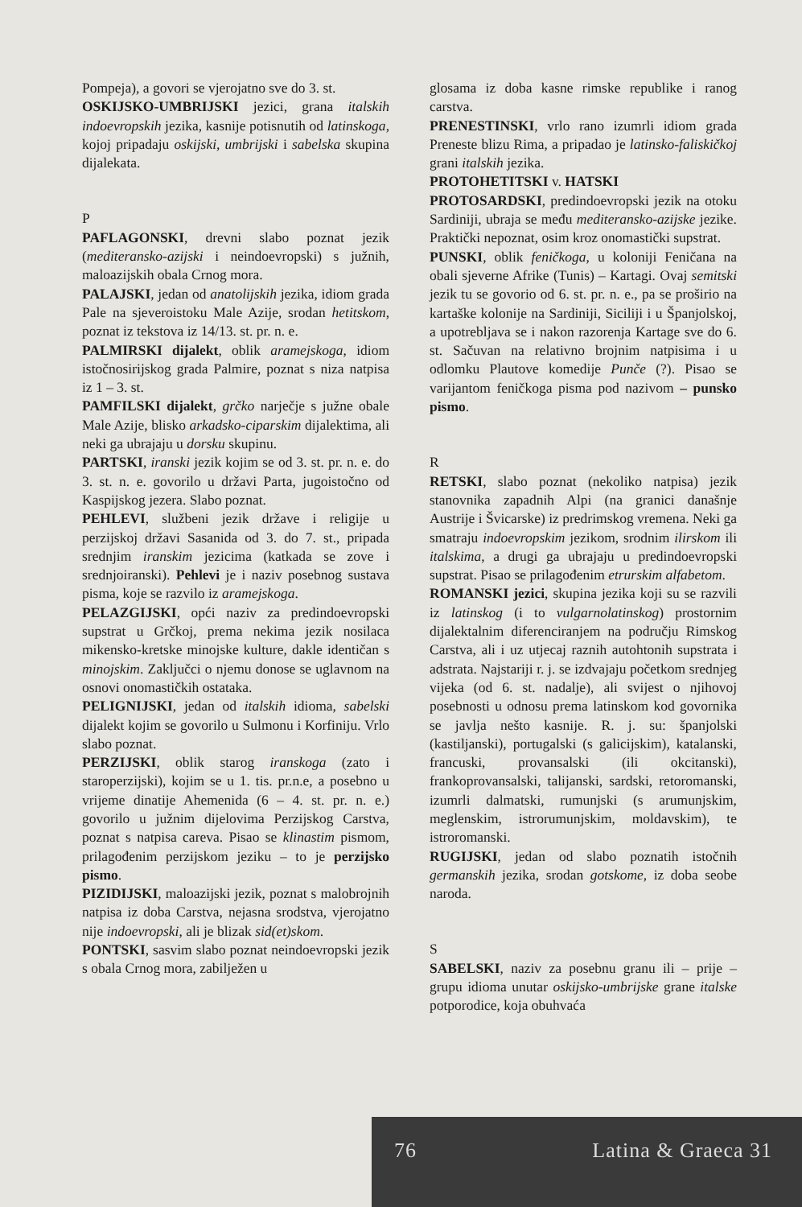Pompeja), a govori se vjerojatno sve do 3. st.
OSKIJSKO-UMBRIJSKI jezici, grana italskih indoevropskih jezika, kasnije potisnutih od latinskoga, kojoj pripadaju oskijski, umbrijski i sabelska skupina dijalekata.
P
PAFLAGONSKI, drevni slabo poznat jezik (mediteransko-azijski i neindoevropski) s južnih, maloazijskih obala Crnog mora.
PALAJSKI, jedan od anatolijskih jezika, idiom grada Pale na sjeveroistoku Male Azije, srodan hetitskom, poznat iz tekstova iz 14/13. st. pr. n. e.
PALMIRSKI dijalekt, oblik aramejskoga, idiom istočnosirijskog grada Palmire, poznat s niza natpisa iz 1 – 3. st.
PAMFILSKI dijalekt, grčko narječje s južne obale Male Azije, blisko arkadsko-ciparskim dijalektima, ali neki ga ubrajaju u dorsku skupinu.
PARTSKI, iranski jezik kojim se od 3. st. pr. n. e. do 3. st. n. e. govorilo u državi Parta, jugoistočno od Kaspijskog jezera. Slabo poznat.
PEHLEVI, službeni jezik države i religije u perzijskoj državi Sasanida od 3. do 7. st., pripada srednjim iranskim jezicima (katkada se zove i srednjoiranski). Pehlevi je i naziv posebnog sustava pisma, koje se razvilo iz aramejskoga.
PELAZGIJSKI, opći naziv za predindoevropski supstrat u Grčkoj, prema nekima jezik nosilaca mikensko-kretske minojske kulture, dakle identičan s minojskim. Zaključci o njemu donose se uglavnom na osnovi onomastičkih ostataka.
PELIGNIJSKI, jedan od italskih idioma, sabelski dijalekt kojim se govorilo u Sulmonu i Korfiniju. Vrlo slabo poznat.
PERZIJSKI, oblik starog iranskoga (zato i staroperzijski), kojim se u 1. tis. pr.n.e, a posebno u vrijeme dinatije Ahemenida (6 – 4. st. pr. n. e.) govorilo u južnim dijelovima Perzijskog Carstva, poznat s natpisa careva. Pisao se klinastim pismom, prilagođenim perzijskom jeziku – to je perzijsko pismo.
PIZIDIJSKI, maloazijski jezik, poznat s malobrojnih natpisa iz doba Carstva, nejasna srodstva, vjerojatno nije indoevropski, ali je blizak sid(et)skom.
PONTSKI, sasvim slabo poznat neindoevropski jezik s obala Crnog mora, zabilježen u
glosama iz doba kasne rimske republike i ranog carstva.
PRENESTINSKI, vrlo rano izumrli idiom grada Preneste blizu Rima, a pripadao je latinsko-faliskičkoj grani italskih jezika.
PROTOHETITSKI v. HATSKI
PROTOSARDSKI, predindoevropski jezik na otoku Sardiniji, ubraja se među mediteransko-azijske jezike. Praktički nepoznat, osim kroz onomastički supstrat.
PUNSKI, oblik feničkoga, u koloniji Feničana na obali sjeverne Afrike (Tunis) – Kartagi. Ovaj semitski jezik tu se govorio od 6. st. pr. n. e., pa se proširio na kartaške kolonije na Sardiniji, Siciliji i u Španjolskoj, a upotrebljava se i nakon razorenja Kartage sve do 6. st. Sačuvan na relativno brojnim natpisima i u odlomku Plautove komedije Punče (?). Pisao se varijantom feničkoga pisma pod nazivom – punsko pismo.
R
RETSKI, slabo poznat (nekoliko natpisa) jezik stanovnika zapadnih Alpi (na granici današnje Austrije i Švicarske) iz predrimskog vremena. Neki ga smatraju indoevropskim jezikom, srodnim ilirskom ili italskima, a drugi ga ubrajaju u predindoevropski supstrat. Pisao se prilagođenim etrurskim alfabetom.
ROMANSKI jezici, skupina jezika koji su se razvili iz latinskog (i to vulgarnolatinskog) prostornim dijalektalnim diferenciranjem na području Rimskog Carstva, ali i uz utjecaj raznih autohtonih supstrata i adstrata. Najstariji r. j. se izdvajaju početkom srednjeg vijeka (od 6. st. nadalje), ali svijest o njihovoj posebnosti u odnosu prema latinskom kod govornika se javlja nešto kasnije. R. j. su: španjolski (kastiljanski), portugalski (s galicijskim), katalanski, francuski, provansalski (ili okcitanski), frankoprovansalski, talijanski, sardski, retoromanski, izumrli dalmatski, rumunjski (s arumunjskim, meglenskim, istrorumunjskim, moldavskim), te istroromanski.
RUGIJSKI, jedan od slabo poznatih istočnih germanskih jezika, srodan gotskome, iz doba seobe naroda.
S
SABELSKI, naziv za posebnu granu ili – prije – grupu idioma unutar oskijsko-umbrijske grane italske potporodice, koja obuhvaća
76 Latina & Graeca 31